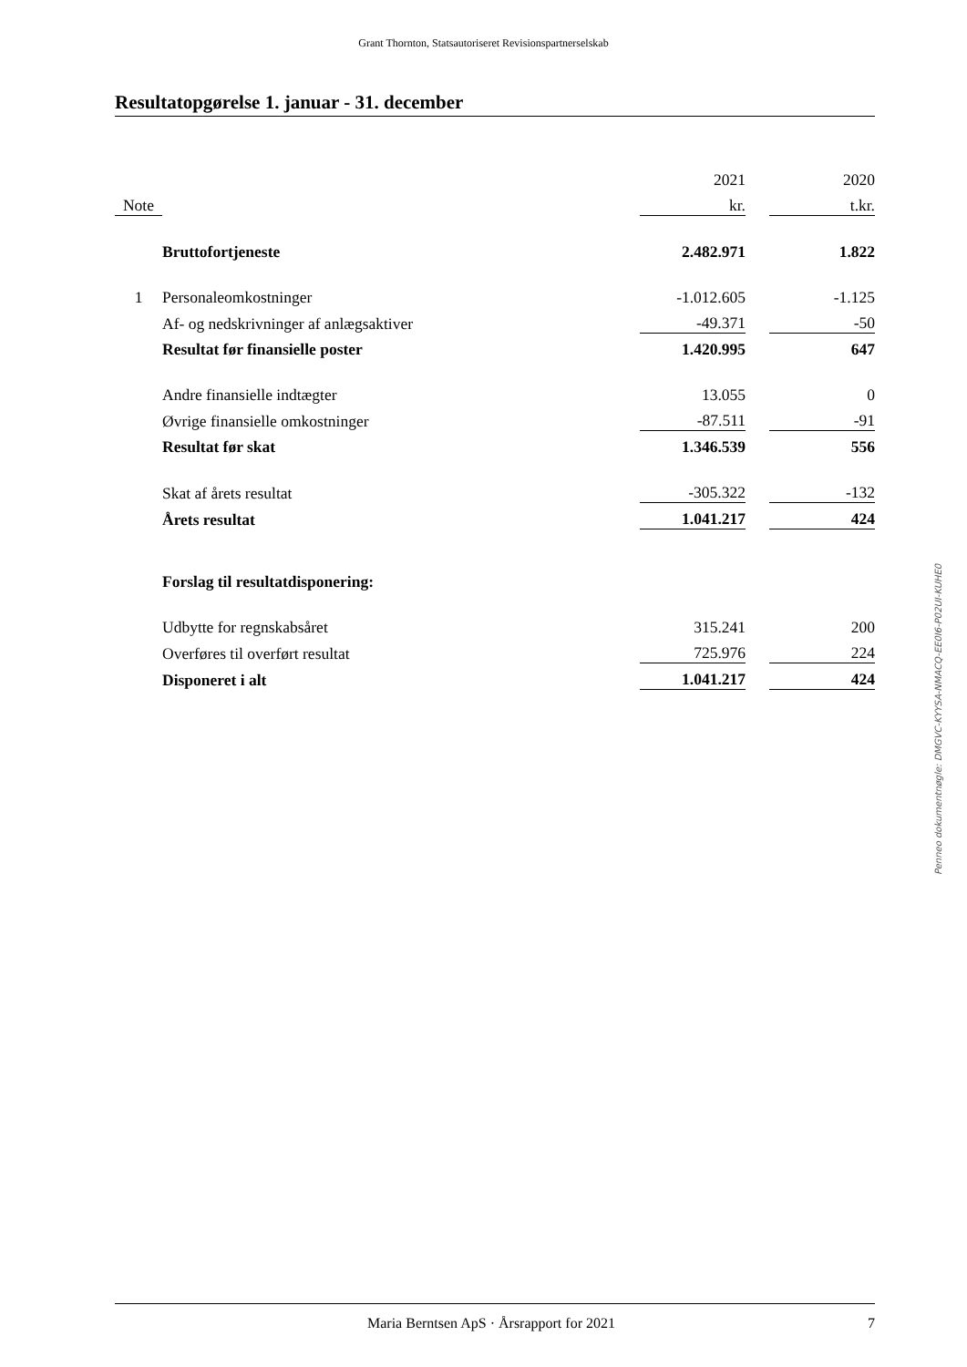Grant Thornton, Statsautoriseret Revisionspartnerselskab
Resultatopgørelse 1. januar - 31. december
| | | 2021 | | 2020 |
| Note | | kr. | | t.kr. |
| | Bruttofortjeneste | 2.482.971 | | 1.822 |
| 1 | Personaleomkostninger | -1.012.605 | | -1.125 |
| | Af- og nedskrivninger af anlægsaktiver | -49.371 | | -50 |
| | Resultat før finansielle poster | 1.420.995 | | 647 |
| | Andre finansielle indtægter | 13.055 | | 0 |
| | Øvrige finansielle omkostninger | -87.511 | | -91 |
| | Resultat før skat | 1.346.539 | | 556 |
| | Skat af årets resultat | -305.322 | | -132 |
| | Årets resultat | 1.041.217 | | 424 |
| | Forslag til resultatdisponering: | | | |
| | Udbytte for regnskabsåret | 315.241 | | 200 |
| | Overføres til overført resultat | 725.976 | | 224 |
| | Disponeret i alt | 1.041.217 | | 424 |
Penneo dokumentnøgle: DMGVC-KYYSA-NMACQ-EE0I6-P02UI-KUHE0
Maria Berntsen ApS · Årsrapport for 2021 7